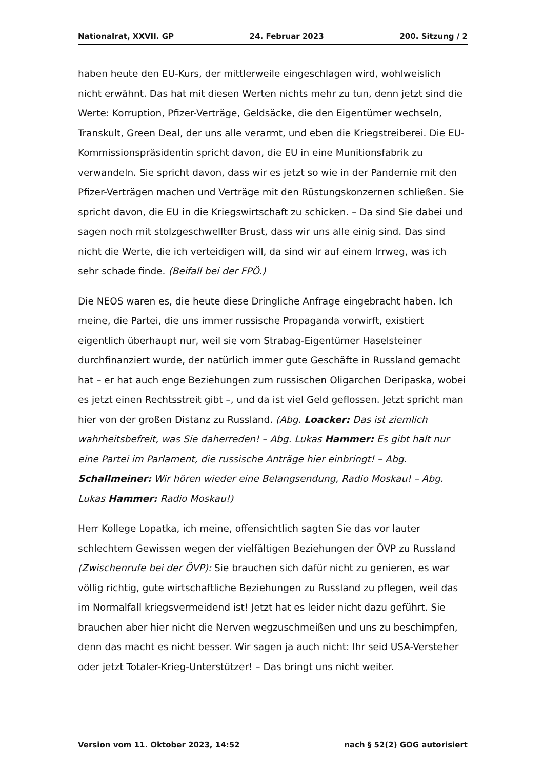Nationalrat, XXVII. GP 24. Februar 2023 200. Sitzung / 2
haben heute den EU-Kurs, der mittlerweile eingeschlagen wird, wohlweislich nicht erwähnt. Das hat mit diesen Werten nichts mehr zu tun, denn jetzt sind die Werte: Korruption, Pfizer-Verträge, Geldsäcke, die den Eigentümer wechseln, Transkult, Green Deal, der uns alle verarmt, und eben die Kriegstreiberei. Die EU-Kommissionspräsidentin spricht davon, die EU in eine Munitionsfabrik zu verwandeln. Sie spricht davon, dass wir es jetzt so wie in der Pandemie mit den Pfizer-Verträgen machen und Verträge mit den Rüstungskonzernen schließen. Sie spricht davon, die EU in die Kriegswirtschaft zu schicken. – Da sind Sie dabei und sagen noch mit stolzgeschwellter Brust, dass wir uns alle einig sind. Das sind nicht die Werte, die ich verteidigen will, da sind wir auf einem Irrweg, was ich sehr schade finde. (Beifall bei der FPÖ.)
Die NEOS waren es, die heute diese Dringliche Anfrage eingebracht haben. Ich meine, die Partei, die uns immer russische Propaganda vorwirft, existiert eigentlich überhaupt nur, weil sie vom Strabag-Eigentümer Haselsteiner durchfinanziert wurde, der natürlich immer gute Geschäfte in Russland gemacht hat – er hat auch enge Beziehungen zum russischen Oligarchen Deripaska, wobei es jetzt einen Rechtsstreit gibt –, und da ist viel Geld geflossen. Jetzt spricht man hier von der großen Distanz zu Russland. (Abg. Loacker: Das ist ziemlich wahrheitsbefreit, was Sie daherreden! – Abg. Lukas Hammer: Es gibt halt nur eine Partei im Parlament, die russische Anträge hier einbringt! – Abg. Schallmeiner: Wir hören wieder eine Belangsendung, Radio Moskau! – Abg. Lukas Hammer: Radio Moskau!)
Herr Kollege Lopatka, ich meine, offensichtlich sagten Sie das vor lauter schlechtem Gewissen wegen der vielfältigen Beziehungen der ÖVP zu Russland (Zwischenrufe bei der ÖVP): Sie brauchen sich dafür nicht zu genieren, es war völlig richtig, gute wirtschaftliche Beziehungen zu Russland zu pflegen, weil das im Normalfall kriegsvermeidend ist! Jetzt hat es leider nicht dazu geführt. Sie brauchen aber hier nicht die Nerven wegzuschmeißen und uns zu beschimpfen, denn das macht es nicht besser. Wir sagen ja auch nicht: Ihr seid USA-Versteher oder jetzt Totaler-Krieg-Unterstützer! – Das bringt uns nicht weiter.
Version vom 11. Oktober 2023, 14:52 nach § 52(2) GOG autorisiert